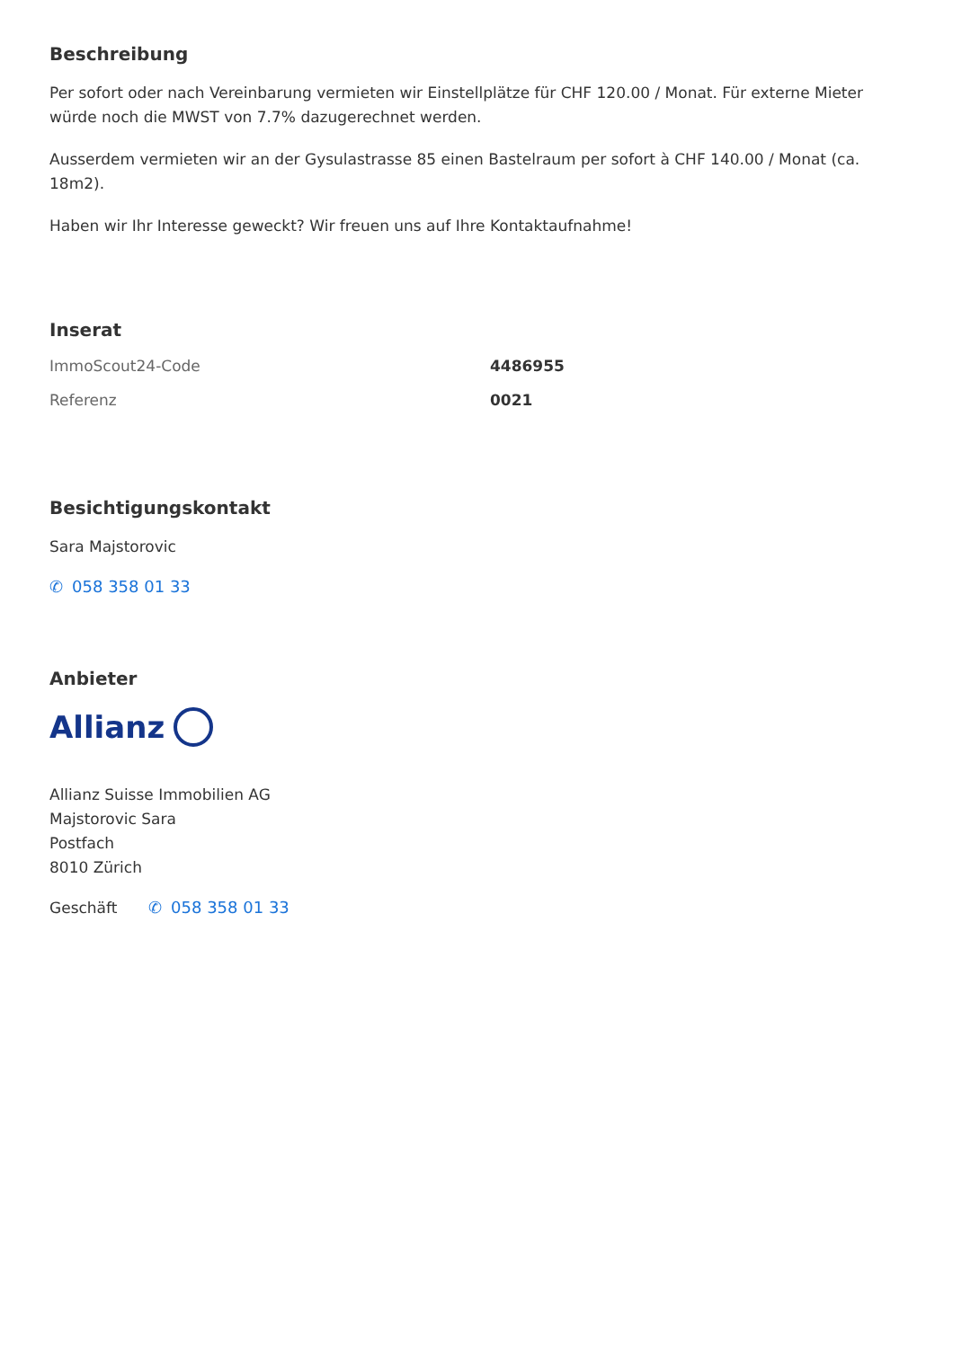Beschreibung
Per sofort oder nach Vereinbarung vermieten wir Einstellplätze für CHF 120.00 / Monat. Für externe Mieter würde noch die MWST von 7.7% dazugerechnet werden.
Ausserdem vermieten wir an der Gysulastrasse 85 einen Bastelraum per sofort à CHF 140.00 / Monat (ca. 18m2).
Haben wir Ihr Interesse geweckt? Wir freuen uns auf Ihre Kontaktaufnahme!
Inserat
| ImmoScout24-Code | 4486955 |
| Referenz | 0021 |
Besichtigungskontakt
Sara Majstorovic
✆ 058 358 01 33
Anbieter
Allianz
Allianz Suisse Immobilien AG
Majstorovic Sara
Postfach
8010 Zürich
Geschäft ✆ 058 358 01 33